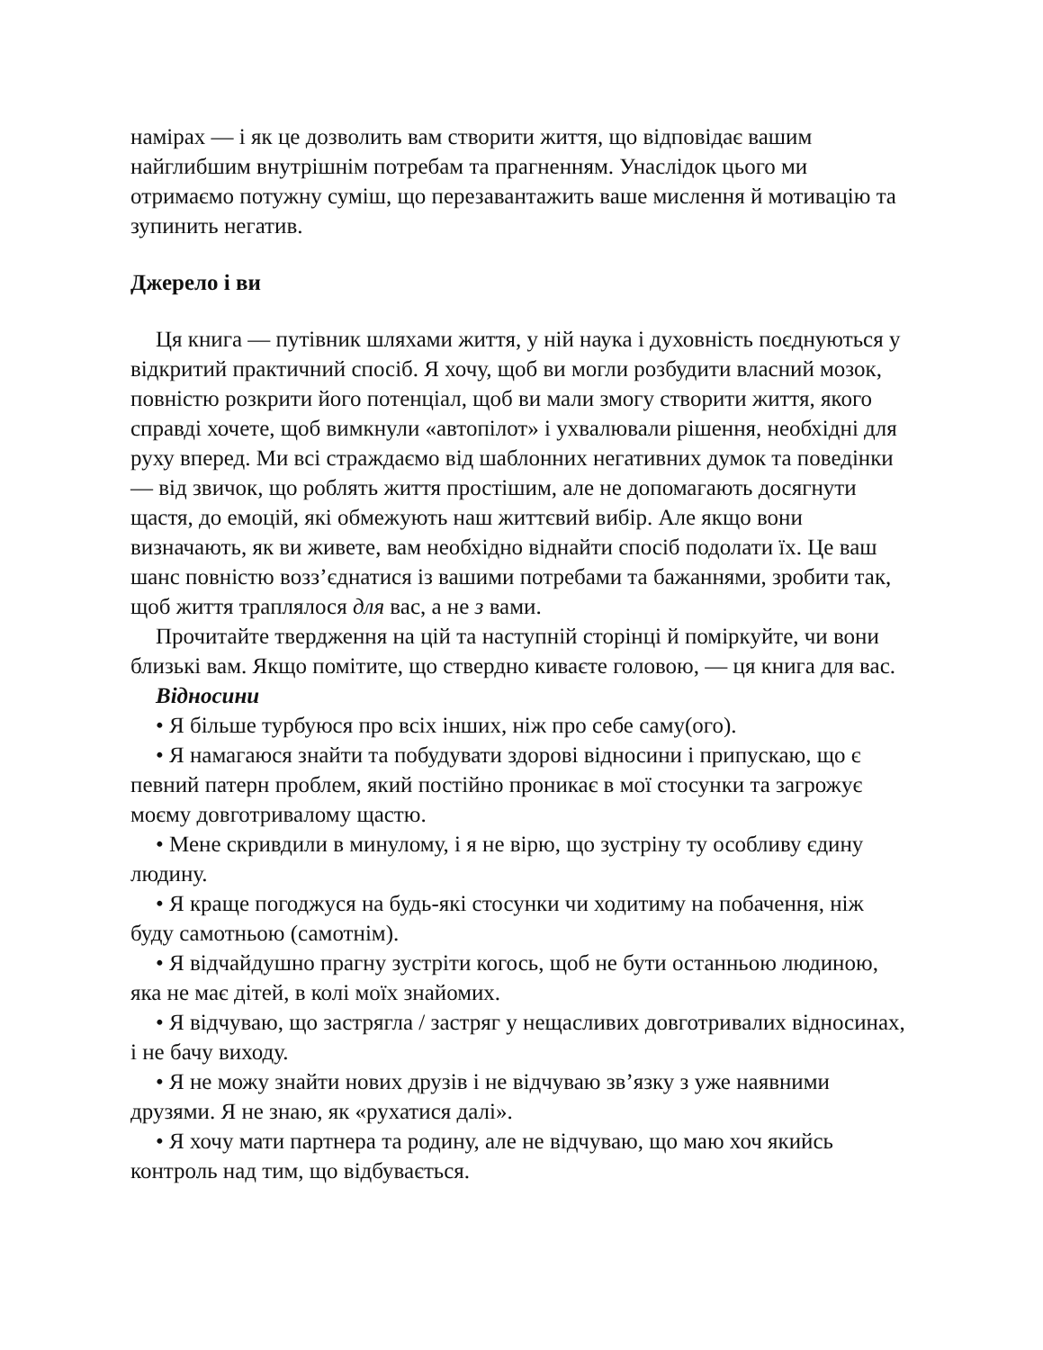намірах — і як це дозволить вам створити життя, що відповідає вашим найглибшим внутрішнім потребам та прагненням. Унаслідок цього ми отримаємо потужну суміш, що перезавантажить ваше мислення й мотивацію та зупинить негатив.
Джерело і ви
Ця книга — путівник шляхами життя, у ній наука і духовність поєднуються у відкритий практичний спосіб. Я хочу, щоб ви могли розбудити власний мозок, повністю розкрити його потенціал, щоб ви мали змогу створити життя, якого справді хочете, щоб вимкнули «автопілот» і ухвалювали рішення, необхідні для руху вперед. Ми всі страждаємо від шаблонних негативних думок та поведінки — від звичок, що роблять життя простішим, але не допомагають досягнути щастя, до емоцій, які обмежують наш життєвий вибір. Але якщо вони визначають, як ви живете, вам необхідно віднайти спосіб подолати їх. Це ваш шанс повністю возз’єднатися із вашими потребами та бажаннями, зробити так, щоб життя траплялося для вас, а не з вами.
Прочитайте твердження на цій та наступній сторінці й поміркуйте, чи вони близькі вам. Якщо помітите, що ствердно киваєте головою, — ця книга для вас.
Відносини
• Я більше турбуюся про всіх інших, ніж про себе саму(ого).
• Я намагаюся знайти та побудувати здорові відносини і припускаю, що є певний патерн проблем, який постійно проникає в мої стосунки та загрожує моєму довготривалому щастю.
• Мене скривдили в минулому, і я не вірю, що зустріну ту особливу єдину людину.
• Я краще погоджуся на будь-які стосунки чи ходитиму на побачення, ніж буду самотньою (самотнім).
• Я відчайдушно прагну зустріти когось, щоб не бути останньою людиною, яка не має дітей, в колі моїх знайомих.
• Я відчуваю, що застрягла / застряг у нещасливих довготривалих відносинах, і не бачу виходу.
• Я не можу знайти нових друзів і не відчуваю зв’язку з уже наявними друзями. Я не знаю, як «рухатися далі».
• Я хочу мати партнера та родину, але не відчуваю, що маю хоч якийсь контроль над тим, що відбувається.